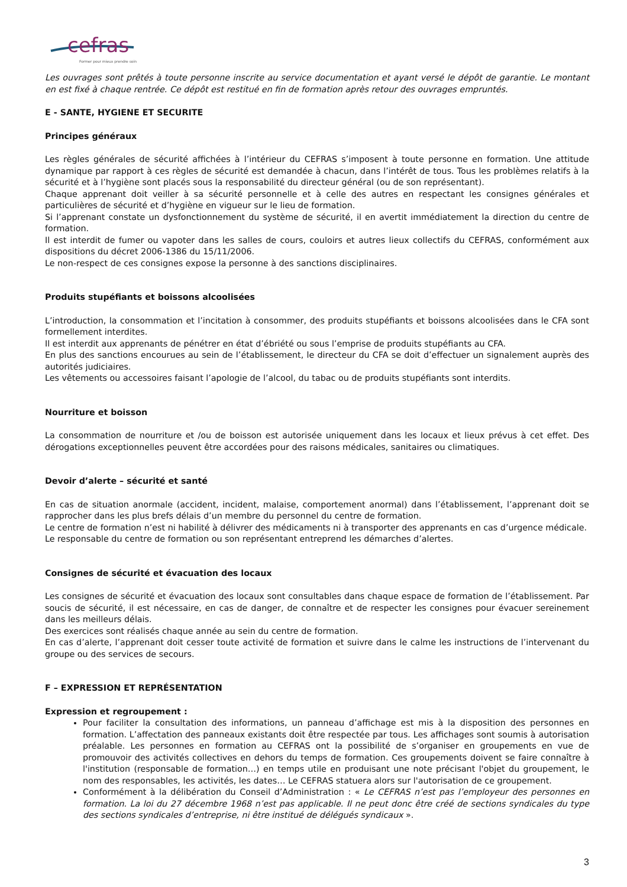cefras
Former pour mieux prendre soin
Les ouvrages sont prêtés à toute personne inscrite au service documentation et ayant versé le dépôt de garantie. Le montant en est fixé à chaque rentrée. Ce dépôt est restitué en fin de formation après retour des ouvrages empruntés.
E - SANTE, HYGIENE ET SECURITE
Principes généraux
Les règles générales de sécurité affichées à l’intérieur du CEFRAS s’imposent à toute personne en formation. Une attitude dynamique par rapport à ces règles de sécurité est demandée à chacun, dans l’intérêt de tous. Tous les problèmes relatifs à la sécurité et à l’hygiène sont placés sous la responsabilité du directeur général (ou de son représentant).
Chaque apprenant doit veiller à sa sécurité personnelle et à celle des autres en respectant les consignes générales et particulières de sécurité et d’hygiène en vigueur sur le lieu de formation.
Si l’apprenant constate un dysfonctionnement du système de sécurité, il en avertit immédiatement la direction du centre de formation.
Il est interdit de fumer ou vapoter dans les salles de cours, couloirs et autres lieux collectifs du CEFRAS, conformément aux dispositions du décret 2006-1386 du 15/11/2006.
Le non-respect de ces consignes expose la personne à des sanctions disciplinaires.
Produits stupéfiants et boissons alcoolisées
L’introduction, la consommation et l’incitation à consommer, des produits stupéfiants et boissons alcoolisées dans le CFA sont formellement interdites.
Il est interdit aux apprenants de pénétrer en état d’ébriété ou sous l’emprise de produits stupéfiants au CFA.
En plus des sanctions encourues au sein de l’établissement, le directeur du CFA se doit d’effectuer un signalement auprès des autorités judiciaires.
Les vêtements ou accessoires faisant l’apologie de l’alcool, du tabac ou de produits stupéfiants sont interdits.
Nourriture et boisson
La consommation de nourriture et /ou de boisson est autorisée uniquement dans les locaux et lieux prévus à cet effet. Des dérogations exceptionnelles peuvent être accordées pour des raisons médicales, sanitaires ou climatiques.
Devoir d’alerte – sécurité et santé
En cas de situation anormale (accident, incident, malaise, comportement anormal) dans l’établissement, l’apprenant doit se rapprocher dans les plus brefs délais d’un membre du personnel du centre de formation.
Le centre de formation n’est ni habilité à délivrer des médicaments ni à transporter des apprenants en cas d’urgence médicale.
Le responsable du centre de formation ou son représentant entreprend les démarches d’alertes.
Consignes de sécurité et évacuation des locaux
Les consignes de sécurité et évacuation des locaux sont consultables dans chaque espace de formation de l’établissement. Par soucis de sécurité, il est nécessaire, en cas de danger, de connaître et de respecter les consignes pour évacuer sereinement dans les meilleurs délais.
Des exercices sont réalisés chaque année au sein du centre de formation.
En cas d’alerte, l’apprenant doit cesser toute activité de formation et suivre dans le calme les instructions de l’intervenant du groupe ou des services de secours.
F – EXPRESSION ET REPRÉSENTATION
Expression et regroupement :
Pour faciliter la consultation des informations, un panneau d’affichage est mis à la disposition des personnes en formation. L’affectation des panneaux existants doit être respectée par tous. Les affichages sont soumis à autorisation préalable. Les personnes en formation au CEFRAS ont la possibilité de s’organiser en groupements en vue de promouvoir des activités collectives en dehors du temps de formation. Ces groupements doivent se faire connaître à l'institution (responsable de formation…) en temps utile en produisant une note précisant l'objet du groupement, le nom des responsables, les activités, les dates… Le CEFRAS statuera alors sur l'autorisation de ce groupement.
Conformément à la délibération du Conseil d’Administration : « Le CEFRAS n’est pas l’employeur des personnes en formation. La loi du 27 décembre 1968 n’est pas applicable. Il ne peut donc être créé de sections syndicales du type des sections syndicales d’entreprise, ni être institué de délégués syndicaux ».
3